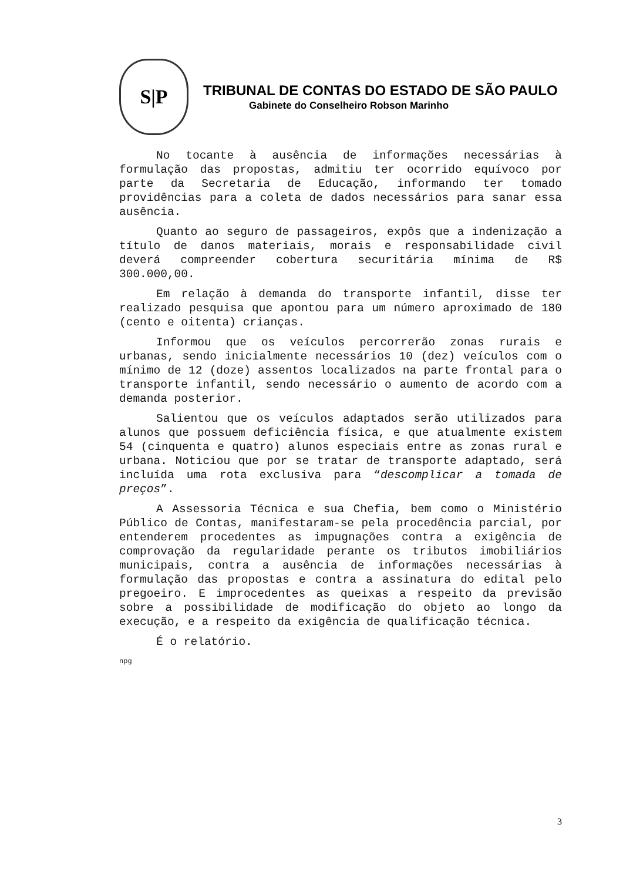S|P
TRIBUNAL DE CONTAS DO ESTADO DE SÃO PAULO
Gabinete do Conselheiro Robson Marinho
No tocante à ausência de informações necessárias à formulação das propostas, admitiu ter ocorrido equívoco por parte da Secretaria de Educação, informando ter tomado providências para a coleta de dados necessários para sanar essa ausência.
Quanto ao seguro de passageiros, expôs que a indenização a título de danos materiais, morais e responsabilidade civil deverá compreender cobertura securitária mínima de R$ 300.000,00.
Em relação à demanda do transporte infantil, disse ter realizado pesquisa que apontou para um número aproximado de 180 (cento e oitenta) crianças.
Informou que os veículos percorrerão zonas rurais e urbanas, sendo inicialmente necessários 10 (dez) veículos com o mínimo de 12 (doze) assentos localizados na parte frontal para o transporte infantil, sendo necessário o aumento de acordo com a demanda posterior.
Salientou que os veículos adaptados serão utilizados para alunos que possuem deficiência física, e que atualmente existem 54 (cinquenta e quatro) alunos especiais entre as zonas rural e urbana. Noticiou que por se tratar de transporte adaptado, será incluída uma rota exclusiva para “descomplicar a tomada de preços”.
A Assessoria Técnica e sua Chefia, bem como o Ministério Público de Contas, manifestaram-se pela procedência parcial, por entenderem procedentes as impugnações contra a exigência de comprovação da regularidade perante os tributos imobiliários municipais, contra a ausência de informações necessárias à formulação das propostas e contra a assinatura do edital pelo pregoeiro. E improcedentes as queixas a respeito da previsão sobre a possibilidade de modificação do objeto ao longo da execução, e a respeito da exigência de qualificação técnica.
É o relatório.
npg
3